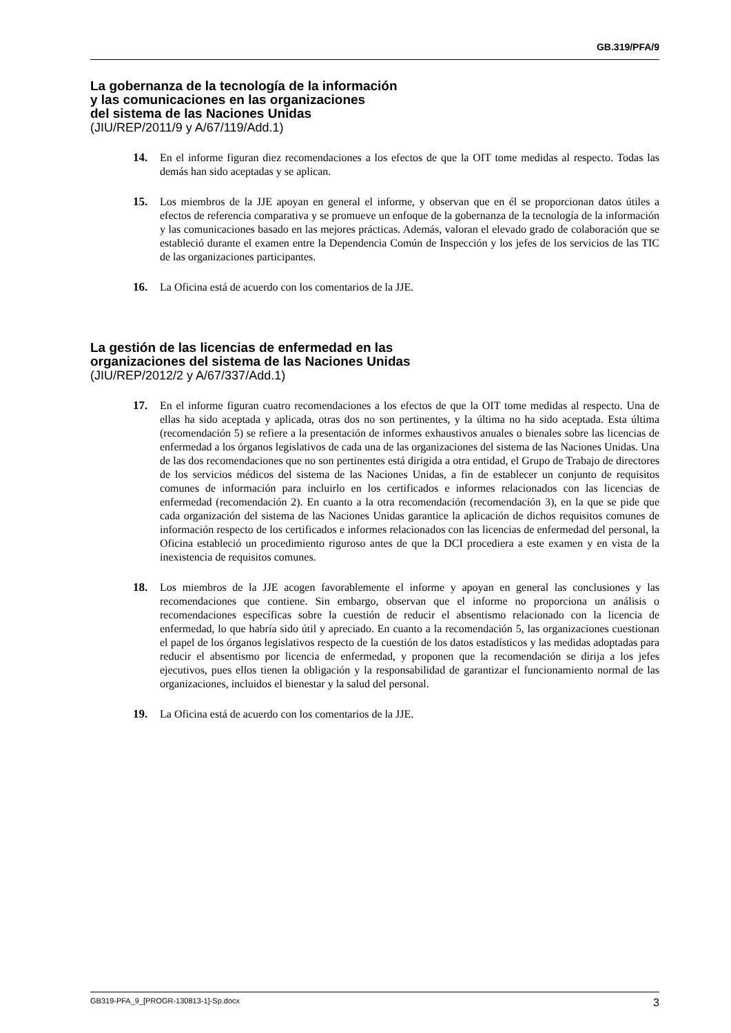GB.319/PFA/9
La gobernanza de la tecnología de la información
y las comunicaciones en las organizaciones
del sistema de las Naciones Unidas
(JIU/REP/2011/9 y A/67/119/Add.1)
14. En el informe figuran diez recomendaciones a los efectos de que la OIT tome medidas al respecto. Todas las demás han sido aceptadas y se aplican.
15. Los miembros de la JJE apoyan en general el informe, y observan que en él se proporcionan datos útiles a efectos de referencia comparativa y se promueve un enfoque de la gobernanza de la tecnología de la información y las comunicaciones basado en las mejores prácticas. Además, valoran el elevado grado de colaboración que se estableció durante el examen entre la Dependencia Común de Inspección y los jefes de los servicios de las TIC de las organizaciones participantes.
16. La Oficina está de acuerdo con los comentarios de la JJE.
La gestión de las licencias de enfermedad en las
organizaciones del sistema de las Naciones Unidas
(JIU/REP/2012/2 y A/67/337/Add.1)
17. En el informe figuran cuatro recomendaciones a los efectos de que la OIT tome medidas al respecto. Una de ellas ha sido aceptada y aplicada, otras dos no son pertinentes, y la última no ha sido aceptada. Esta última (recomendación 5) se refiere a la presentación de informes exhaustivos anuales o bienales sobre las licencias de enfermedad a los órganos legislativos de cada una de las organizaciones del sistema de las Naciones Unidas. Una de las dos recomendaciones que no son pertinentes está dirigida a otra entidad, el Grupo de Trabajo de directores de los servicios médicos del sistema de las Naciones Unidas, a fin de establecer un conjunto de requisitos comunes de información para incluirlo en los certificados e informes relacionados con las licencias de enfermedad (recomendación 2). En cuanto a la otra recomendación (recomendación 3), en la que se pide que cada organización del sistema de las Naciones Unidas garantice la aplicación de dichos requisitos comunes de información respecto de los certificados e informes relacionados con las licencias de enfermedad del personal, la Oficina estableció un procedimiento riguroso antes de que la DCI procediera a este examen y en vista de la inexistencia de requisitos comunes.
18. Los miembros de la JJE acogen favorablemente el informe y apoyan en general las conclusiones y las recomendaciones que contiene. Sin embargo, observan que el informe no proporciona un análisis o recomendaciones específicas sobre la cuestión de reducir el absentismo relacionado con la licencia de enfermedad, lo que habría sido útil y apreciado. En cuanto a la recomendación 5, las organizaciones cuestionan el papel de los órganos legislativos respecto de la cuestión de los datos estadísticos y las medidas adoptadas para reducir el absentismo por licencia de enfermedad, y proponen que la recomendación se dirija a los jefes ejecutivos, pues ellos tienen la obligación y la responsabilidad de garantizar el funcionamiento normal de las organizaciones, incluidos el bienestar y la salud del personal.
19. La Oficina está de acuerdo con los comentarios de la JJE.
GB319-PFA_9_[PROGR-130813-1]-Sp.docx 3